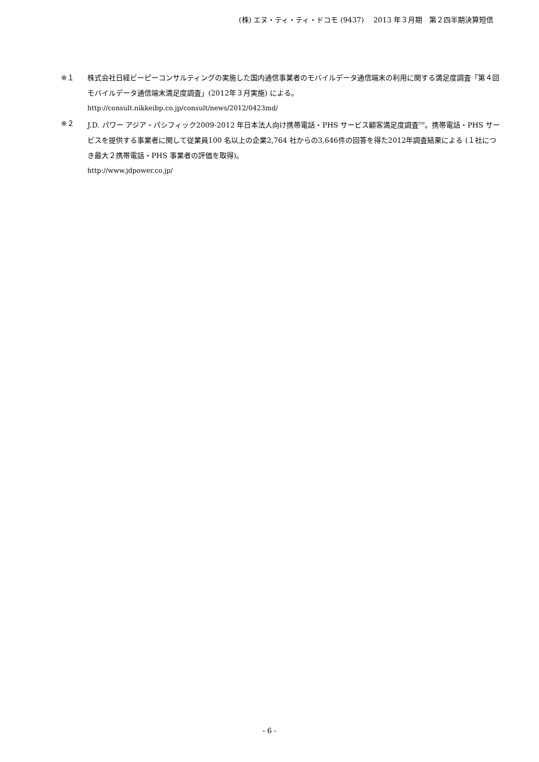(株) エヌ・ティ・ティ・ドコモ (9437)　 2013 年３月期　第２四半期決算短信
※１ 株式会社日経ビーピーコンサルティングの実施した国内通信事業者のモバイルデータ通信端末の利用に関する満足度調査「第４回モバイルデータ通信端末満足度調査」(2012年３月実施) による。
http://consult.nikkeibp.co.jp/consult/news/2012/0423md/
※２ J.D. パワー アジア・パシフィック2009-2012 年日本法人向け携帯電話・PHS サービス顧客満足度調査<sup>SM</sup>。携帯電話・PHS サービスを提供する事業者に関して従業員100 名以上の企業2,764 社からの3,646件の回答を得た2012年調査結果による (１社につき最大２携帯電話・PHS 事業者の評価を取得)。
http://www.jdpower.co.jp/
- 6 -